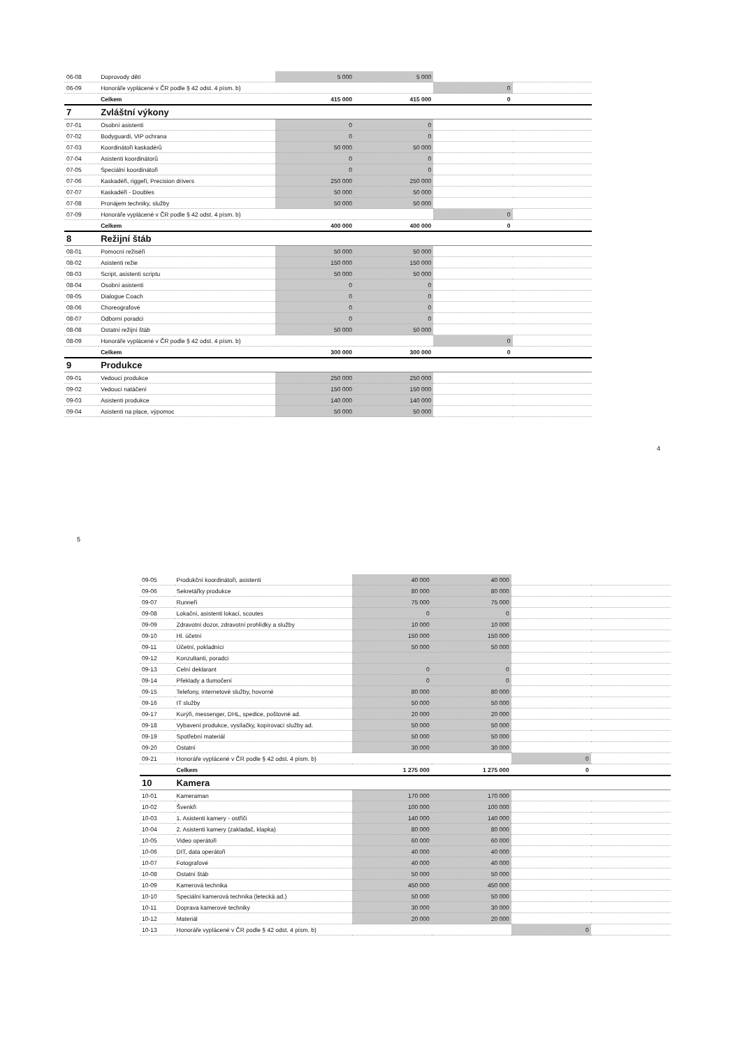| 06-08 | Doprovody dětí | 5 000 | 5 000 | | |
| 06-09 | Honoráře vyplácené v ČR podle § 42 odst. 4 písm. b) | | | 0 | |
| | Celkem | 415 000 | 415 000 | 0 | |
| 7 | Zvláštní výkony | | | | |
| 07-01 | Osobní asistenti | 0 | 0 | | |
| 07-02 | Bodyguardi, VIP ochrana | 0 | 0 | | |
| 07-03 | Koordinátoři kaskadérů | 50 000 | 50 000 | | |
| 07-04 | Asistenti koordinátorů | 0 | 0 | | |
| 07-05 | Speciální koordinátoři | 0 | 0 | | |
| 07-06 | Kaskadéři, riggeři, Precision drivers | 250 000 | 250 000 | | |
| 07-07 | Kaskadéři - Doubles | 50 000 | 50 000 | | |
| 07-08 | Pronájem techniky, služby | 50 000 | 50 000 | | |
| 07-09 | Honoráře vyplácené v ČR podle § 42 odst. 4 písm. b) | | | 0 | |
| | Celkem | 400 000 | 400 000 | 0 | |
| 8 | Režijní štáb | | | | |
| 08-01 | Pomocní režiséři | 50 000 | 50 000 | | |
| 08-02 | Asistenti režie | 150 000 | 150 000 | | |
| 08-03 | Script, asistenti scriptu | 50 000 | 50 000 | | |
| 08-04 | Osobní asistenti | 0 | 0 | | |
| 08-05 | Dialogue Coach | 0 | 0 | | |
| 08-06 | Choreografové | 0 | 0 | | |
| 08-07 | Odborní poradci | 0 | 0 | | |
| 08-08 | Ostatní režijní štáb | 50 000 | 50 000 | | |
| 08-09 | Honoráře vyplácené v ČR podle § 42 odst. 4 písm. b) | | | 0 | |
| | Celkem | 300 000 | 300 000 | 0 | |
| 9 | Produkce | | | | |
| 09-01 | Vedoucí produkce | 250 000 | 250 000 | | |
| 09-02 | Vedoucí natáčení | 150 000 | 150 000 | | |
| 09-03 | Asistenti produkce | 140 000 | 140 000 | | |
| 09-04 | Asistenti na place, výpomoc | 50 000 | 50 000 | | |
4
5
| 09-05 | Produkční koordinátoři, asistenti | 40 000 | 40 000 | | |
| 09-06 | Sekretářky produkce | 80 000 | 80 000 | | |
| 09-07 | Runneři | 75 000 | 75 000 | | |
| 09-08 | Lokační, asistenti lokací, scoutes | 0 | 0 | | |
| 09-09 | Zdravotní dozor, zdravotní prohlídky a služby | 10 000 | 10 000 | | |
| 09-10 | Hl. účetní | 150 000 | 150 000 | | |
| 09-11 | Účetní, pokladníci | 50 000 | 50 000 | | |
| 09-12 | Konzultanti, poradci | | | | |
| 09-13 | Celní deklarant | 0 | 0 | | |
| 09-14 | Překlady a tlumočení | 0 | 0 | | |
| 09-15 | Telefony, internetové služby, hovorné | 80 000 | 80 000 | | |
| 09-16 | IT služby | 50 000 | 50 000 | | |
| 09-17 | Kurýři, messenger, DHL, spedice, poštovné ad. | 20 000 | 20 000 | | |
| 09-18 | Vybavení produkce, vysílačky, kopírovací služby ad. | 50 000 | 50 000 | | |
| 09-19 | Spotřební materiál | 50 000 | 50 000 | | |
| 09-20 | Ostatní | 30 000 | 30 000 | | |
| 09-21 | Honoráře vyplácené v ČR podle § 42 odst. 4 písm. b) | | | 0 | |
| | Celkem | 1 275 000 | 1 275 000 | 0 | |
| 10 | Kamera | | | | |
| 10-01 | Kameraman | 170 000 | 170 000 | | |
| 10-02 | Švenkři | 100 000 | 100 000 | | |
| 10-03 | 1. Asistenti kamery - ostřiči | 140 000 | 140 000 | | |
| 10-04 | 2. Asistenti kamery (zakladač, klapka) | 80 000 | 80 000 | | |
| 10-05 | Video operátoři | 60 000 | 60 000 | | |
| 10-06 | DIT, data operátoři | 40 000 | 40 000 | | |
| 10-07 | Fotografové | 40 000 | 40 000 | | |
| 10-08 | Ostatní štáb | 50 000 | 50 000 | | |
| 10-09 | Kamerová technika | 450 000 | 450 000 | | |
| 10-10 | Speciální kamerová technika (letecká ad.) | 50 000 | 50 000 | | |
| 10-11 | Doprava kamerové techniky | 30 000 | 30 000 | | |
| 10-12 | Materiál | 20 000 | 20 000 | | |
| 10-13 | Honoráře vyplácené v ČR podle § 42 odst. 4 písm. b) | | | 0 | |